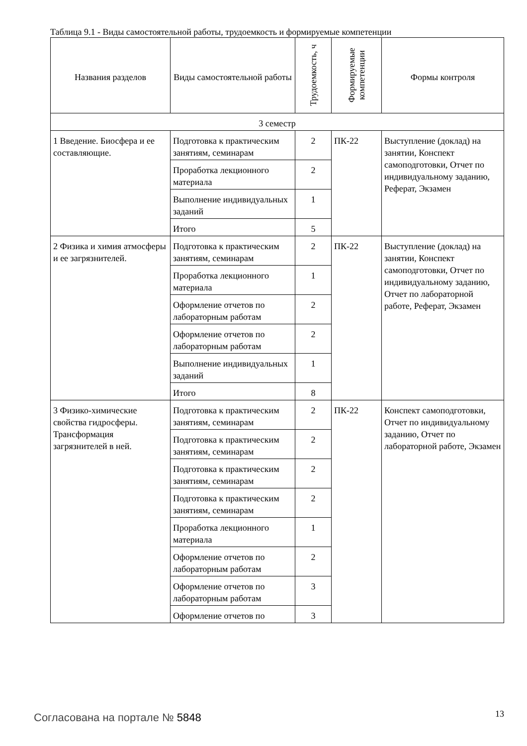Таблица 9.1 - Виды самостоятельной работы, трудоемкость и формируемые компетенции
| Названия разделов | Виды самостоятельной работы | Трудоемкость, ч | Формируемые компетенции | Формы контроля |
| --- | --- | --- | --- | --- |
| 3 семестр | | | | |
| 1 Введение. Биосфера и ее составляющие. | Подготовка к практическим занятиям, семинарам | 2 | ПК-22 | Выступление (доклад) на занятии, Конспект самоподготовки, Отчет по индивидуальному заданию, Реферат, Экзамен |
| | Проработка лекционного материала | 2 | | |
| | Выполнение индивидуальных заданий | 1 | | |
| | Итого | 5 | | |
| 2 Физика и химия атмосферы и ее загрязнителей. | Подготовка к практическим занятиям, семинарам | 2 | ПК-22 | Выступление (доклад) на занятии, Конспект самоподготовки, Отчет по индивидуальному заданию, Отчет по лабораторной работе, Реферат, Экзамен |
| | Проработка лекционного материала | 1 | | |
| | Оформление отчетов по лабораторным работам | 2 | | |
| | Оформление отчетов по лабораторным работам | 2 | | |
| | Выполнение индивидуальных заданий | 1 | | |
| | Итого | 8 | | |
| 3 Физико-химические свойства гидросферы. Трансформация загрязнителей в ней. | Подготовка к практическим занятиям, семинарам | 2 | ПК-22 | Конспект самоподготовки, Отчет по индивидуальному заданию, Отчет по лабораторной работе, Экзамен |
| | Подготовка к практическим занятиям, семинарам | 2 | | |
| | Подготовка к практическим занятиям, семинарам | 2 | | |
| | Подготовка к практическим занятиям, семинарам | 2 | | |
| | Проработка лекционного материала | 1 | | |
| | Оформление отчетов по лабораторным работам | 2 | | |
| | Оформление отчетов по лабораторным работам | 3 | | |
| | Оформление отчетов по | 3 | | |
Согласована на портале № 5848 13